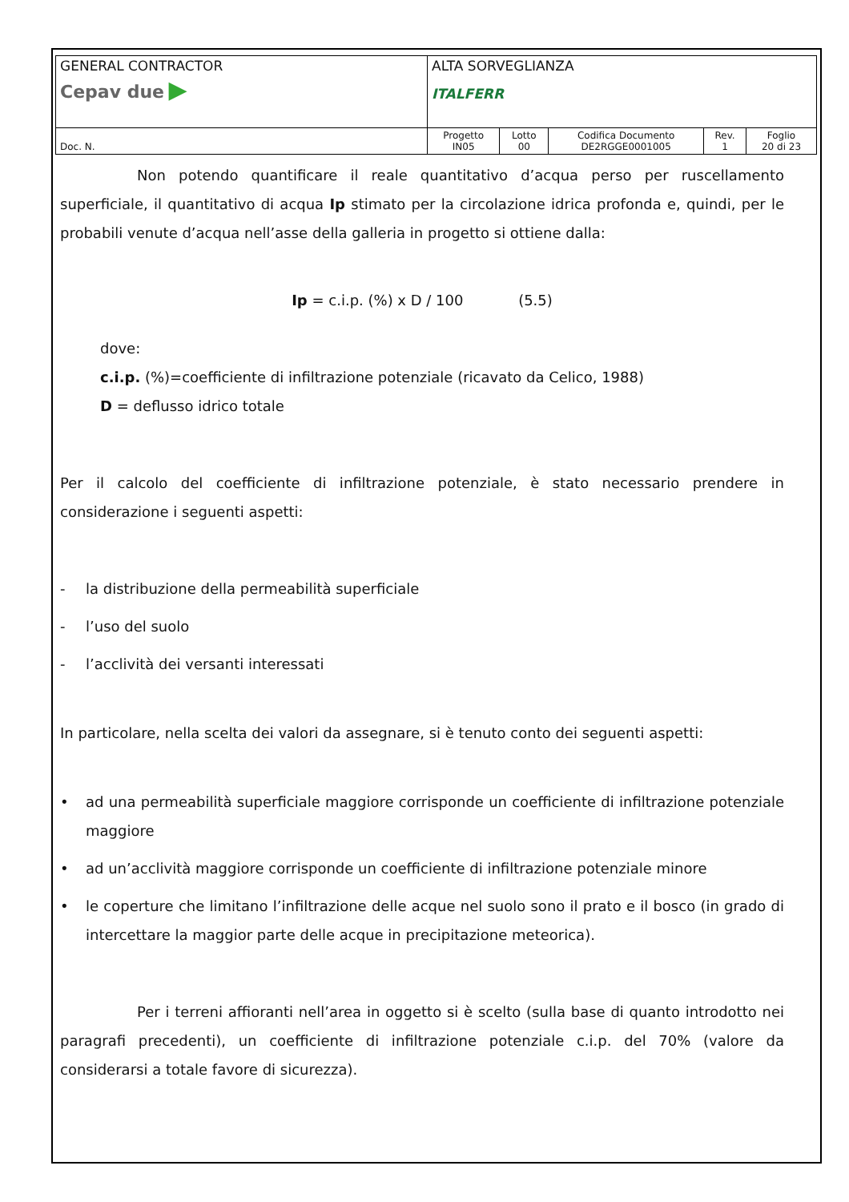| GENERAL CONTRACTOR Cepav due ▶ | ALTA SORVEGLIANZA ITALFERR | | | | |
| Doc. N. | Progetto IN05 | Lotto 00 | Codifica Documento DE2RGGE0001005 | Rev. 1 | Foglio 20 di 23 |
Non potendo quantificare il reale quantitativo d’acqua perso per ruscellamento superficiale, il quantitativo di acqua Ip stimato per la circolazione idrica profonda e, quindi, per le probabili venute d’acqua nell’asse della galleria in progetto si ottiene dalla:
Ip = c.i.p. (%) x D / 100 (5.5)
dove:
c.i.p. (%)=coefficiente di infiltrazione potenziale (ricavato da Celico, 1988)
D = deflusso idrico totale
Per il calcolo del coefficiente di infiltrazione potenziale, è stato necessario prendere in considerazione i seguenti aspetti:
- la distribuzione della permeabilità superficiale
- l’uso del suolo
- l’acclività dei versanti interessati
In particolare, nella scelta dei valori da assegnare, si è tenuto conto dei seguenti aspetti:
• ad una permeabilità superficiale maggiore corrisponde un coefficiente di infiltrazione potenziale maggiore
• ad un’acclività maggiore corrisponde un coefficiente di infiltrazione potenziale minore
• le coperture che limitano l’infiltrazione delle acque nel suolo sono il prato e il bosco (in grado di intercettare la maggior parte delle acque in precipitazione meteorica).
Per i terreni affioranti nell’area in oggetto si è scelto (sulla base di quanto introdotto nei paragrafi precedenti), un coefficiente di infiltrazione potenziale c.i.p. del 70% (valore da considerarsi a totale favore di sicurezza).